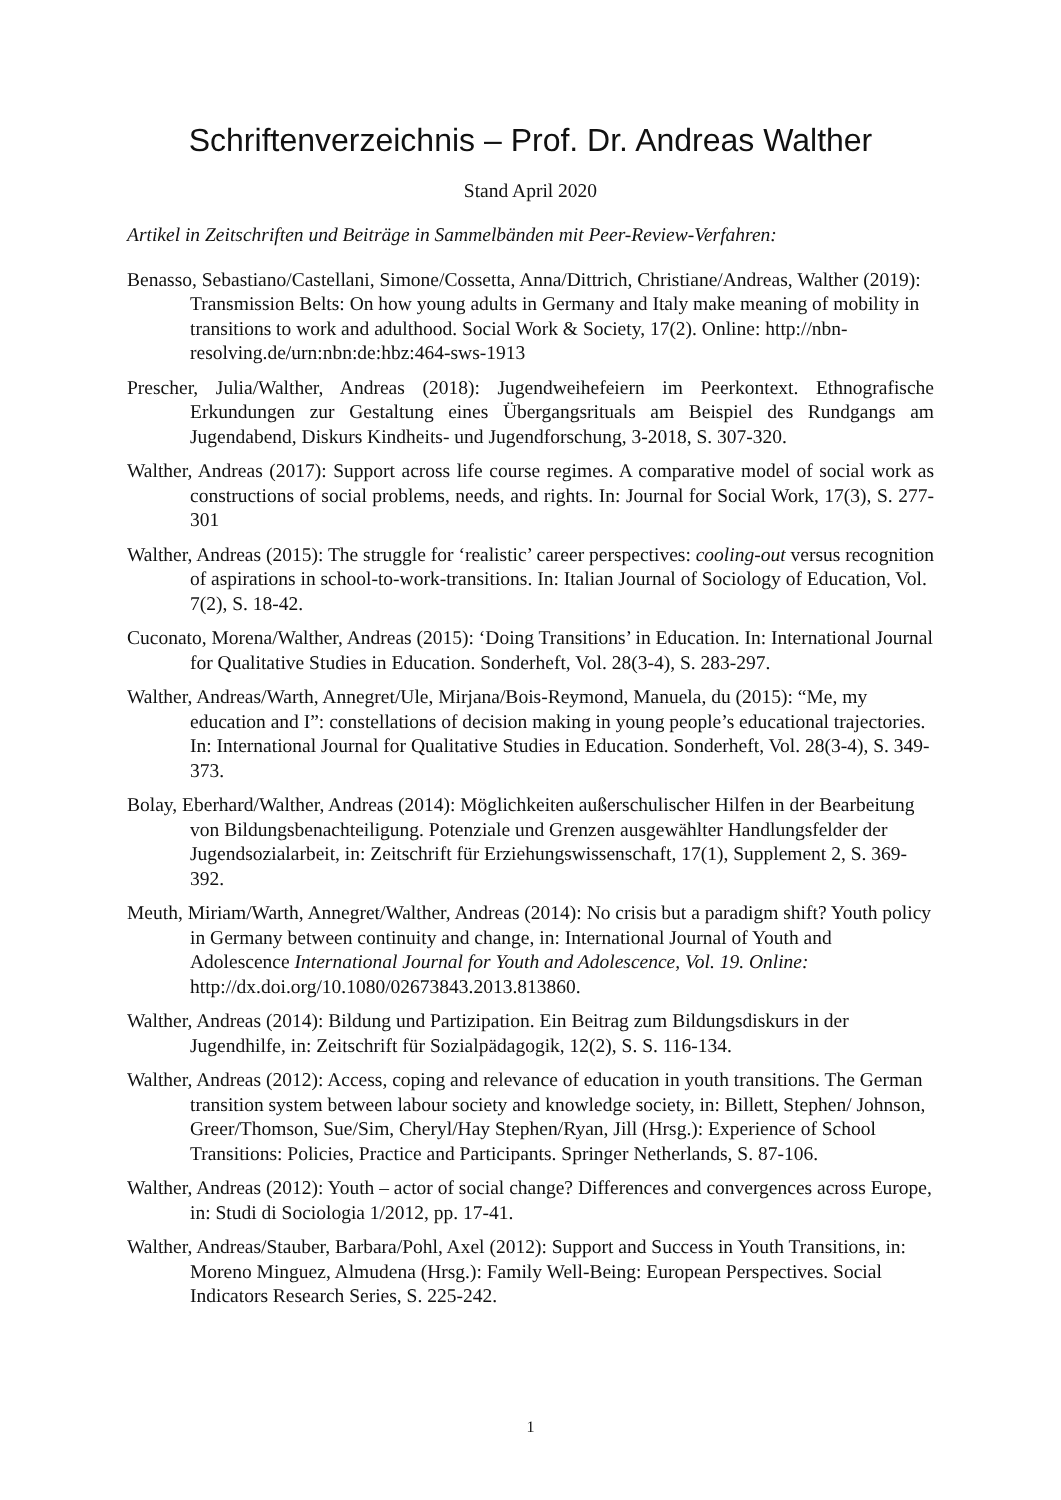Schriftenverzeichnis – Prof. Dr. Andreas Walther
Stand April 2020
Artikel in Zeitschriften und Beiträge in Sammelbänden mit Peer-Review-Verfahren:
Benasso, Sebastiano/Castellani, Simone/Cossetta, Anna/Dittrich, Christiane/Andreas, Walther (2019): Transmission Belts: On how young adults in Germany and Italy make meaning of mobility in transitions to work and adulthood. Social Work & Society, 17(2). Online: http://nbn-resolving.de/urn:nbn:de:hbz:464-sws-1913
Prescher, Julia/Walther, Andreas (2018): Jugendweihefeiern im Peerkontext. Ethnografische Erkundungen zur Gestaltung eines Übergangsrituals am Beispiel des Rundgangs am Jugendabend, Diskurs Kindheits- und Jugendforschung, 3-2018, S. 307-320.
Walther, Andreas (2017): Support across life course regimes. A comparative model of social work as constructions of social problems, needs, and rights. In: Journal for Social Work, 17(3), S. 277-301
Walther, Andreas (2015): The struggle for ‘realistic’ career perspectives: cooling-out versus recognition of aspirations in school-to-work-transitions. In: Italian Journal of Sociology of Education, Vol. 7(2), S. 18-42.
Cuconato, Morena/Walther, Andreas (2015): ‘Doing Transitions’ in Education. In: International Journal for Qualitative Studies in Education. Sonderheft, Vol. 28(3-4), S. 283-297.
Walther, Andreas/Warth, Annegret/Ule, Mirjana/Bois-Reymond, Manuela, du (2015): “Me, my education and I”: constellations of decision making in young people’s educational trajectories. In: International Journal for Qualitative Studies in Education. Sonderheft, Vol. 28(3-4), S. 349-373.
Bolay, Eberhard/Walther, Andreas (2014): Möglichkeiten außerschulischer Hilfen in der Bearbeitung von Bildungsbenachteiligung. Potenziale und Grenzen ausgewählter Handlungsfelder der Jugendsozialarbeit, in: Zeitschrift für Erziehungswissenschaft, 17(1), Supplement 2, S. 369-392.
Meuth, Miriam/Warth, Annegret/Walther, Andreas (2014): No crisis but a paradigm shift? Youth policy in Germany between continuity and change, in: International Journal of Youth and Adolescence International Journal for Youth and Adolescence, Vol. 19. Online: http://dx.doi.org/10.1080/02673843.2013.813860.
Walther, Andreas (2014): Bildung und Partizipation. Ein Beitrag zum Bildungsdiskurs in der Jugendhilfe, in: Zeitschrift für Sozialpädagogik, 12(2), S. S. 116-134.
Walther, Andreas (2012): Access, coping and relevance of education in youth transitions. The German transition system between labour society and knowledge society, in: Billett, Stephen/ Johnson, Greer/Thomson, Sue/Sim, Cheryl/Hay Stephen/Ryan, Jill (Hrsg.): Experience of School Transitions: Policies, Practice and Participants. Springer Netherlands, S. 87-106.
Walther, Andreas (2012): Youth – actor of social change? Differences and convergences across Europe, in: Studi di Sociologia 1/2012, pp. 17-41.
Walther, Andreas/Stauber, Barbara/Pohl, Axel (2012): Support and Success in Youth Transitions, in: Moreno Minguez, Almudena (Hrsg.): Family Well-Being: European Perspectives. Social Indicators Research Series, S. 225-242.
1